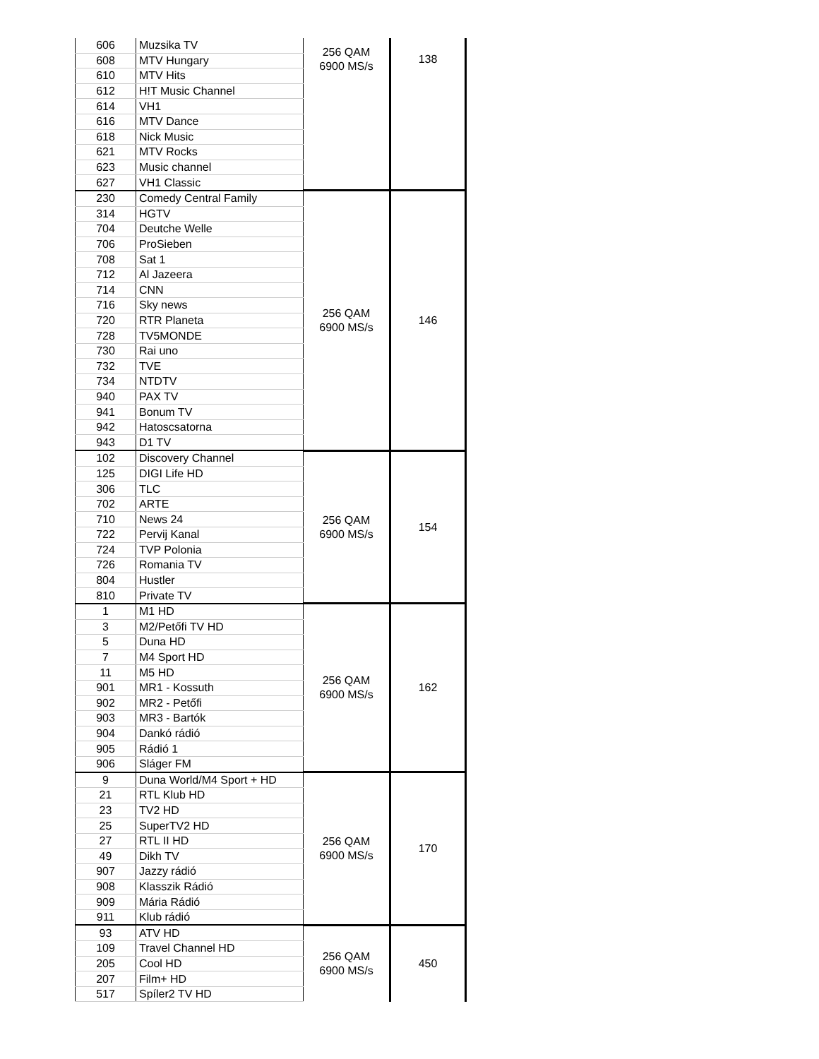| 606 | Muzsika TV | 256 QAM 6900 MS/s | 138 |
| 608 | MTV Hungary | | |
| 610 | MTV Hits | | |
| 612 | H!T Music Channel | | |
| 614 | VH1 | | |
| 616 | MTV Dance | | |
| 618 | Nick Music | | |
| 621 | MTV Rocks | | |
| 623 | Music channel | | |
| 627 | VH1 Classic | | |
| 230 | Comedy Central Family | 256 QAM 6900 MS/s | 146 |
| 314 | HGTV | | |
| 704 | Deutche Welle | | |
| 706 | ProSieben | | |
| 708 | Sat 1 | | |
| 712 | Al Jazeera | | |
| 714 | CNN | | |
| 716 | Sky news | | |
| 720 | RTR Planeta | | |
| 728 | TV5MONDE | | |
| 730 | Rai uno | | |
| 732 | TVE | | |
| 734 | NTDTV | | |
| 940 | PAX TV | | |
| 941 | Bonum TV | | |
| 942 | Hatoscsatorna | | |
| 943 | D1 TV | | |
| 102 | Discovery Channel | 256 QAM 6900 MS/s | 154 |
| 125 | DIGI Life HD | | |
| 306 | TLC | | |
| 702 | ARTE | | |
| 710 | News 24 | | |
| 722 | Pervij Kanal | | |
| 724 | TVP Polonia | | |
| 726 | Romania TV | | |
| 804 | Hustler | | |
| 810 | Private TV | | |
| 1 | M1 HD | 256 QAM 6900 MS/s | 162 |
| 3 | M2/Petőfi TV HD | | |
| 5 | Duna HD | | |
| 7 | M4 Sport HD | | |
| 11 | M5 HD | | |
| 901 | MR1 - Kossuth | | |
| 902 | MR2 - Petőfi | | |
| 903 | MR3 - Bartók | | |
| 904 | Dankó rádió | | |
| 905 | Rádió 1 | | |
| 906 | Sláger FM | | |
| 9 | Duna World/M4 Sport + HD | 256 QAM 6900 MS/s | 170 |
| 21 | RTL Klub HD | | |
| 23 | TV2 HD | | |
| 25 | SuperTV2 HD | | |
| 27 | RTL II HD | | |
| 49 | Dikh TV | | |
| 907 | Jazzy rádió | | |
| 908 | Klasszik Rádió | | |
| 909 | Mária Rádió | | |
| 911 | Klub rádió | | |
| 93 | ATV HD | 256 QAM 6900 MS/s | 450 |
| 109 | Travel Channel HD | | |
| 205 | Cool HD | | |
| 207 | Film+ HD | | |
| 517 | Spíler2 TV HD | | |